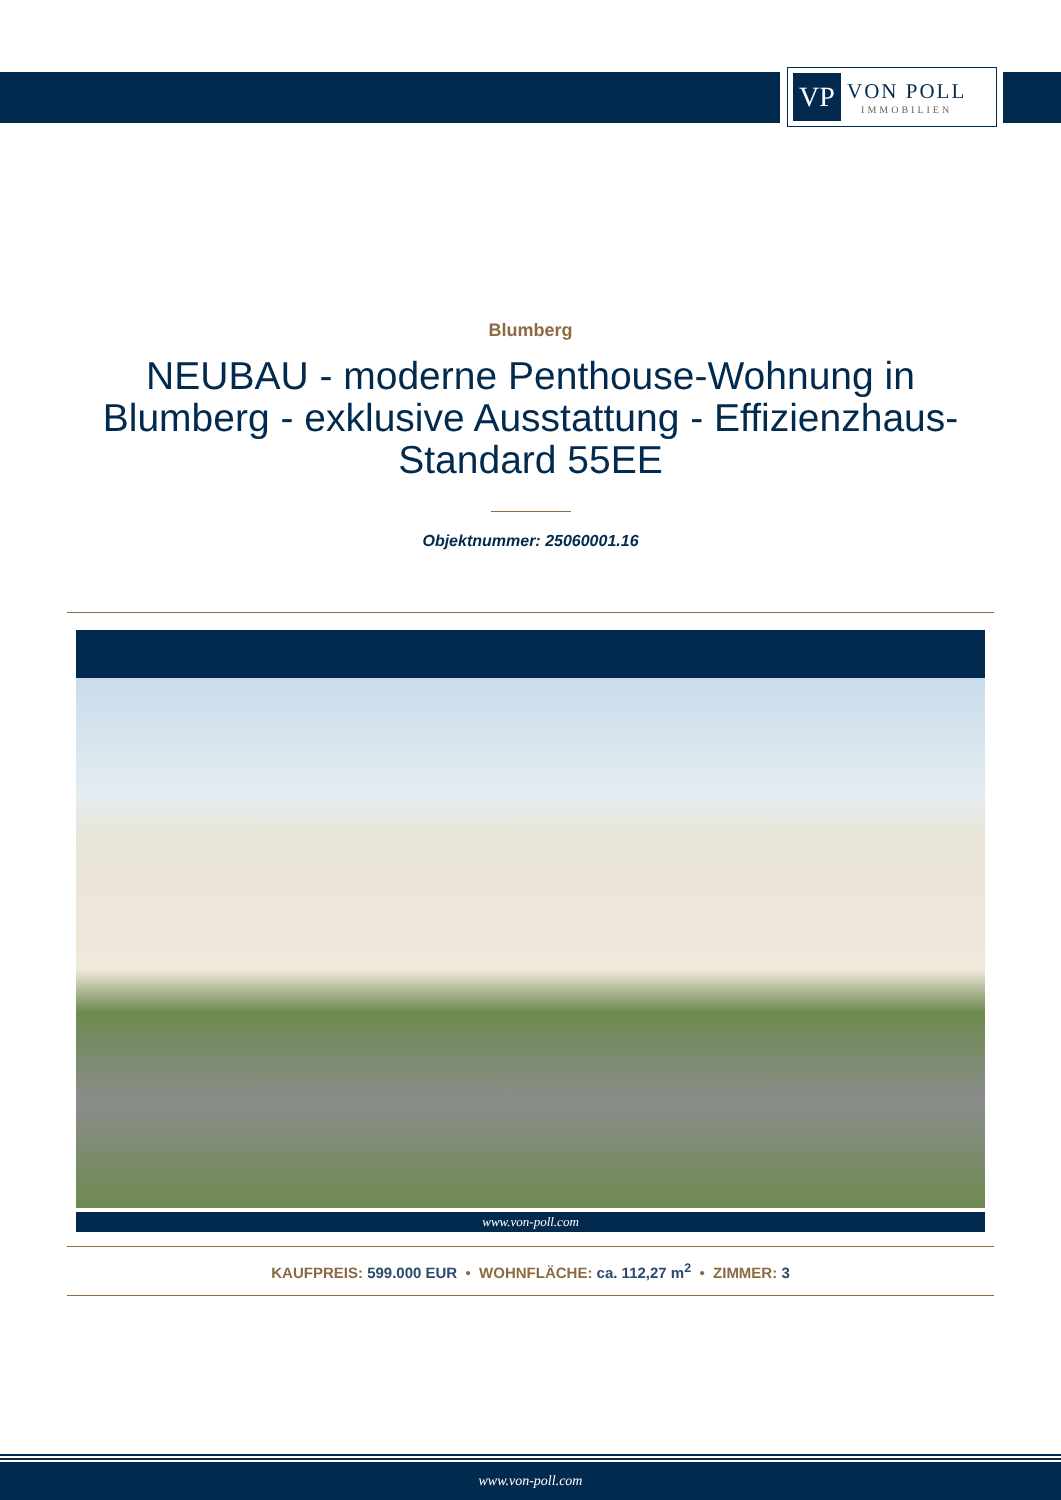VP
VON POLL
IMMOBILIEN
Blumberg
NEUBAU - moderne Penthouse-Wohnung in Blumberg - exklusive Ausstattung - Effizienzhaus-Standard 55EE
Objektnummer: 25060001.16
www.von-poll.com
KAUFPREIS: 599.000 EUR • WOHNFLÄCHE: ca. 112,27 m<sup>2</sup> • ZIMMER: 3
www.von-poll.com